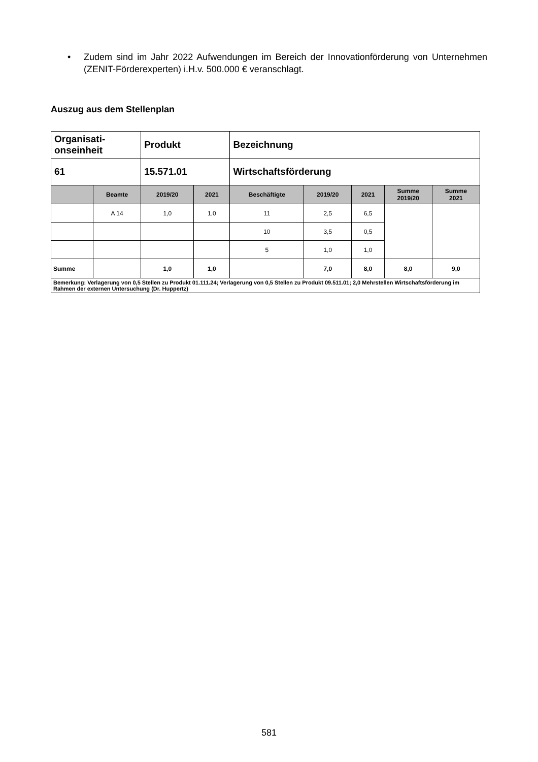• Zudem sind im Jahr 2022 Aufwendungen im Bereich der Innovationförderung von Unternehmen (ZENIT-Förderexperten) i.H.v. 500.000 € veranschlagt.
Auszug aus dem Stellenplan
| Organisati- onseinheit | | Produkt | | Bezeichnung | | | | |
| 61 | | 15.571.01 | | Wirtschaftsförderung | | | | |
| | Beamte | 2019/20 | 2021 | Beschäftigte | 2019/20 | 2021 | Summe 2019/20 | Summe 2021 |
| | A 14 | 1,0 | 1,0 | 11 | 2,5 | 6,5 | | |
| | | | | 10 | 3,5 | 0,5 | | |
| | | | | 5 | 1,0 | 1,0 | | |
| Summe | | 1,0 | 1,0 | | 7,0 | 8,0 | 8,0 | 9,0 |
| Bemerkung: Verlagerung von 0,5 Stellen zu Produkt 01.111.24; Verlagerung von 0,5 Stellen zu Produkt 09.511.01; 2,0 Mehrstellen Wirtschaftsförderung im Rahmen der externen Untersuchung (Dr. Huppertz) | | | | | | | | |
581